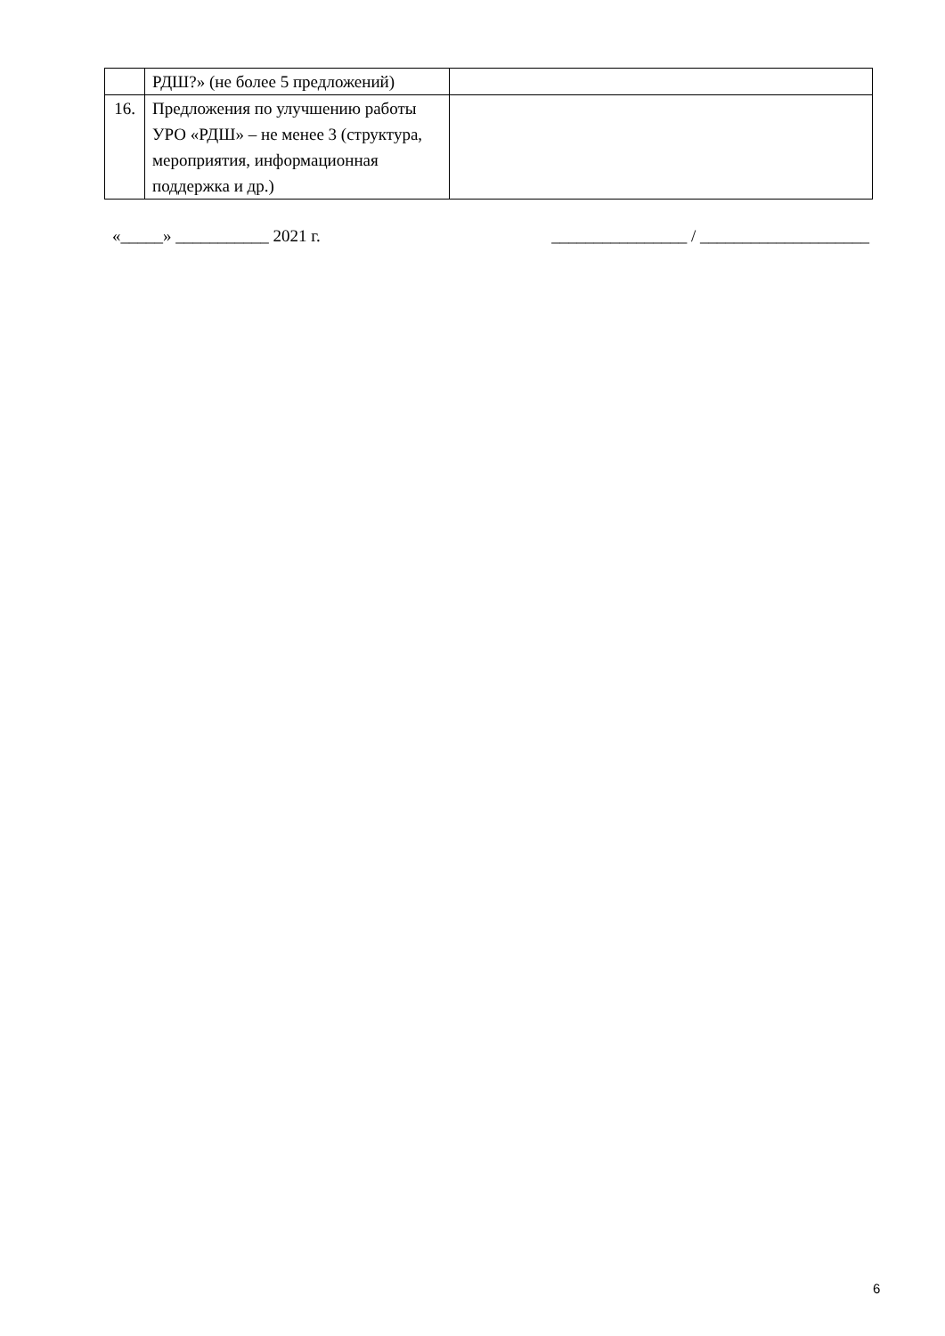| | РДШ?» (не более 5 предложений) | |
| 16. | Предложения по улучшению работы УРО «РДШ» – не менее 3 (структура, мероприятия, информационная поддержка и др.) | |
«_____» ___________ 2021 г. ________________ / ____________________
6